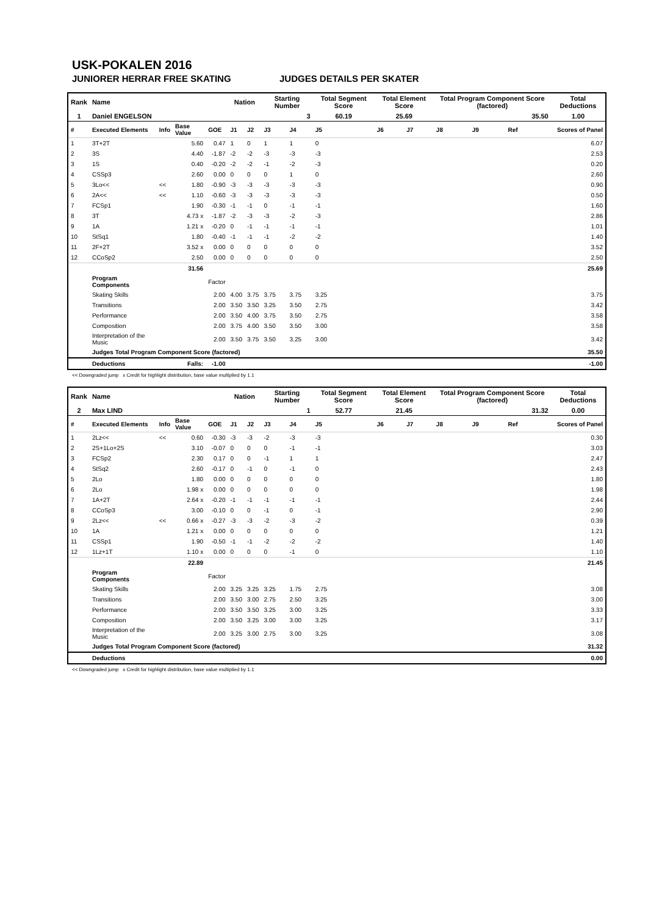USK-POKALEN 2016
JUNIORER HERRAR FREE SKATING JUDGES DETAILS PER SKATER
| Rank | Name | | | | Nation | | Starting Number | | Total Segment Score | Total Element Score | | Total Program Component Score (factored) | | | Total Deductions |
| 1 | Daniel ENGELSON | | | | | | 3 | | 60.19 | 25.69 | | 35.50 | | | 1.00 |
| # | Executed Elements | Info | Base Value | GOE | J1 | J2 | J3 | J4 | J5 | J6 | J7 | J8 | J9 | Ref | Scores of Panel |
| 1 | 3T+2T | | 5.60 | 0.47 | 1 | 0 | 1 | 1 | 0 | | | | | | 6.07 |
| 2 | 3S | | 4.40 | -1.87 | -2 | -2 | -3 | -3 | -3 | | | | | | 2.53 |
| 3 | 1S | | 0.40 | -0.20 | -2 | -2 | -1 | -2 | -3 | | | | | | 0.20 |
| 4 | CSSp3 | | 2.60 | 0.00 | 0 | 0 | 0 | 1 | 0 | | | | | | 2.60 |
| 5 | 3Lo<< | << | 1.80 | -0.90 | -3 | -3 | -3 | -3 | -3 | | | | | | 0.90 |
| 6 | 2A<< | << | 1.10 | -0.60 | -3 | -3 | -3 | -3 | -3 | | | | | | 0.50 |
| 7 | FCSp1 | | 1.90 | -0.30 | -1 | -1 | 0 | -1 | -1 | | | | | | 1.60 |
| 8 | 3T | | 4.73 x | -1.87 | -2 | -3 | -3 | -2 | -3 | | | | | | 2.86 |
| 9 | 1A | | 1.21 x | -0.20 | 0 | -1 | -1 | -1 | -1 | | | | | | 1.01 |
| 10 | StSq1 | | 1.80 | -0.40 | -1 | -1 | -1 | -2 | -2 | | | | | | 1.40 |
| 11 | 2F+2T | | 3.52 x | 0.00 | 0 | 0 | 0 | 0 | 0 | | | | | | 3.52 |
| 12 | CCoSp2 | | 2.50 | 0.00 | 0 | 0 | 0 | 0 | 0 | | | | | | 2.50 |
| | | | 31.56 | | | | | | | | | | | | 25.69 |
| | Program Components | | | Factor | | | | | | | | | | | |
| | Skating Skills | | | 2.00 | 4.00 | 3.75 | 3.75 | 3.75 | 3.25 | | | | | | 3.75 |
| | Transitions | | | 2.00 | 3.50 | 3.50 | 3.25 | 3.50 | 2.75 | | | | | | 3.42 |
| | Performance | | | 2.00 | 3.50 | 4.00 | 3.75 | 3.50 | 2.75 | | | | | | 3.58 |
| | Composition | | | 2.00 | 3.75 | 4.00 | 3.50 | 3.50 | 3.00 | | | | | | 3.58 |
| | Interpretation of the Music | | | 2.00 | 3.50 | 3.75 | 3.50 | 3.25 | 3.00 | | | | | | 3.42 |
| | Judges Total Program Component Score (factored) | | | | | | | | | | | | | | 35.50 |
| | Deductions | | Falls: | -1.00 | | | | | | | | | | | -1.00 |
<< Downgraded jump x Credit for highlight distribution, base value multiplied by 1.1
| Rank | Name | | | | Nation | | Starting Number | | Total Segment Score | Total Element Score | | Total Program Component Score (factored) | | | Total Deductions |
| 2 | Max LIND | | | | | | 1 | | 52.77 | 21.45 | | 31.32 | | | 0.00 |
| # | Executed Elements | Info | Base Value | GOE | J1 | J2 | J3 | J4 | J5 | J6 | J7 | J8 | J9 | Ref | Scores of Panel |
| 1 | 2Lz<< | << | 0.60 | -0.30 | -3 | -3 | -2 | -3 | -3 | | | | | | 0.30 |
| 2 | 2S+1Lo+2S | | 3.10 | -0.07 | 0 | 0 | 0 | -1 | -1 | | | | | | 3.03 |
| 3 | FCSp2 | | 2.30 | 0.17 | 0 | 0 | -1 | 1 | 1 | | | | | | 2.47 |
| 4 | StSq2 | | 2.60 | -0.17 | 0 | -1 | 0 | -1 | 0 | | | | | | 2.43 |
| 5 | 2Lo | | 1.80 | 0.00 | 0 | 0 | 0 | 0 | 0 | | | | | | 1.80 |
| 6 | 2Lo | | 1.98 x | 0.00 | 0 | 0 | 0 | 0 | 0 | | | | | | 1.98 |
| 7 | 1A+2T | | 2.64 x | -0.20 | -1 | -1 | -1 | -1 | -1 | | | | | | 2.44 |
| 8 | CCoSp3 | | 3.00 | -0.10 | 0 | 0 | -1 | 0 | -1 | | | | | | 2.90 |
| 9 | 2Lz<< | << | 0.66 x | -0.27 | -3 | -3 | -2 | -3 | -2 | | | | | | 0.39 |
| 10 | 1A | | 1.21 x | 0.00 | 0 | 0 | 0 | 0 | 0 | | | | | | 1.21 |
| 11 | CSSp1 | | 1.90 | -0.50 | -1 | -1 | -2 | -2 | -2 | | | | | | 1.40 |
| 12 | 1Lz+1T | | 1.10 x | 0.00 | 0 | 0 | 0 | -1 | 0 | | | | | | 1.10 |
| | | | 22.89 | | | | | | | | | | | | 21.45 |
| | Program Components | | | Factor | | | | | | | | | | | |
| | Skating Skills | | | 2.00 | 3.25 | 3.25 | 3.25 | 1.75 | 2.75 | | | | | | 3.08 |
| | Transitions | | | 2.00 | 3.50 | 3.00 | 2.75 | 2.50 | 3.25 | | | | | | 3.00 |
| | Performance | | | 2.00 | 3.50 | 3.50 | 3.25 | 3.00 | 3.25 | | | | | | 3.33 |
| | Composition | | | 2.00 | 3.50 | 3.25 | 3.00 | 3.00 | 3.25 | | | | | | 3.17 |
| | Interpretation of the Music | | | 2.00 | 3.25 | 3.00 | 2.75 | 3.00 | 3.25 | | | | | | 3.08 |
| | Judges Total Program Component Score (factored) | | | | | | | | | | | | | | 31.32 |
| | Deductions | | | | | | | | | | | | | | 0.00 |
<< Downgraded jump x Credit for highlight distribution, base value multiplied by 1.1